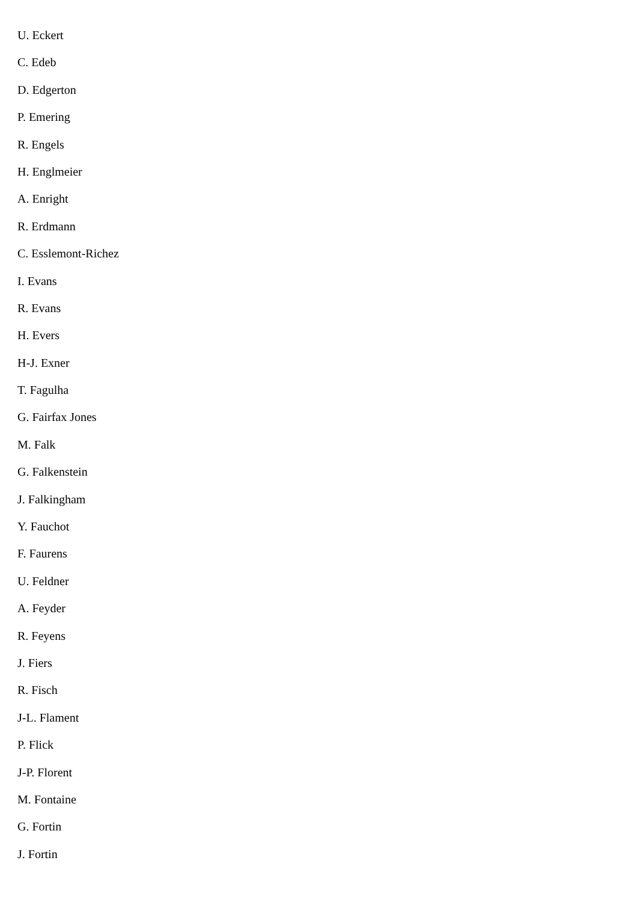U. Eckert
C. Edeb
D. Edgerton
P. Emering
R. Engels
H. Englmeier
A. Enright
R. Erdmann
C. Esslemont-Richez
I. Evans
R. Evans
H. Evers
H-J. Exner
T. Fagulha
G. Fairfax Jones
M. Falk
G. Falkenstein
J. Falkingham
Y. Fauchot
F. Faurens
U. Feldner
A. Feyder
R. Feyens
J. Fiers
R. Fisch
J-L. Flament
P. Flick
J-P. Florent
M. Fontaine
G. Fortin
J. Fortin